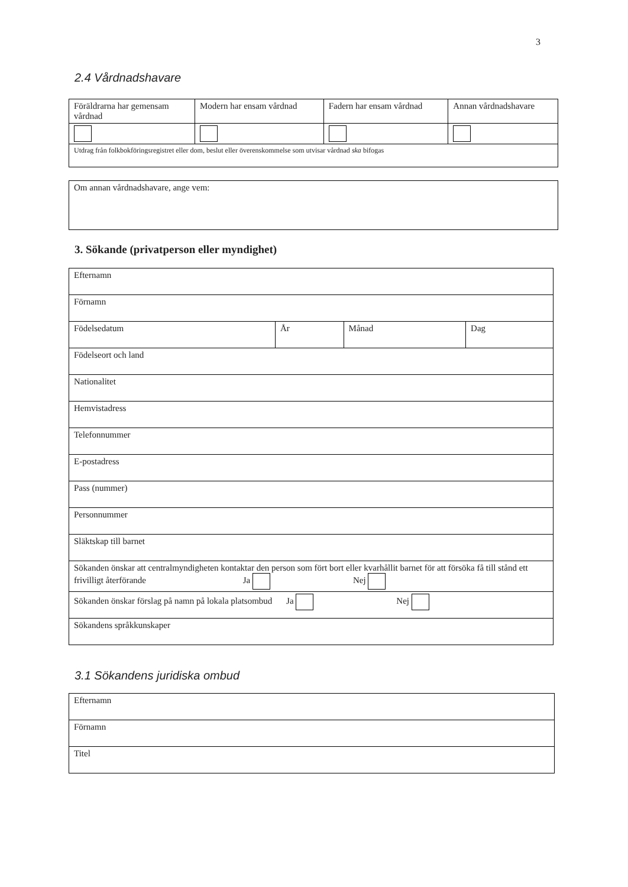3
2.4 Vårdnadshavare
| Föräldrarna har gemensam vårdnad | Modern har ensam vårdnad | Fadern har ensam vårdnad | Annan vårdnadshavare |
| Utdrag från folkbokföringsregistret eller dom, beslut eller överenskommelse som utvisar vårdnad ska bifogas | | | |
| Om annan vårdnadshavare, ange vem: |
3. Sökande (privatperson eller myndighet)
| Efternamn | | | |
| Förnamn | | | |
| Födelsedatum | År | Månad | Dag |
| Födelseort och land | | | |
| Nationalitet | | | |
| Hemvistadress | | | |
| Telefonnummer | | | |
| E-postadress | | | |
| Pass (nummer) | | | |
| Personnummer | | | |
| Släktskap till barnet | | | |
| Sökanden önskar att centralmyndigheten kontaktar den person som fört bort eller kvarhållit barnet för att försöka få till stånd ett frivilligt återförande Ja Nej | | | |
| Sökanden önskar förslag på namn på lokala platsombud Ja Nej | | | |
| Sökandens språkkunskaper | | | |
3.1 Sökandens juridiska ombud
| Efternamn |
| Förnamn |
| Titel |